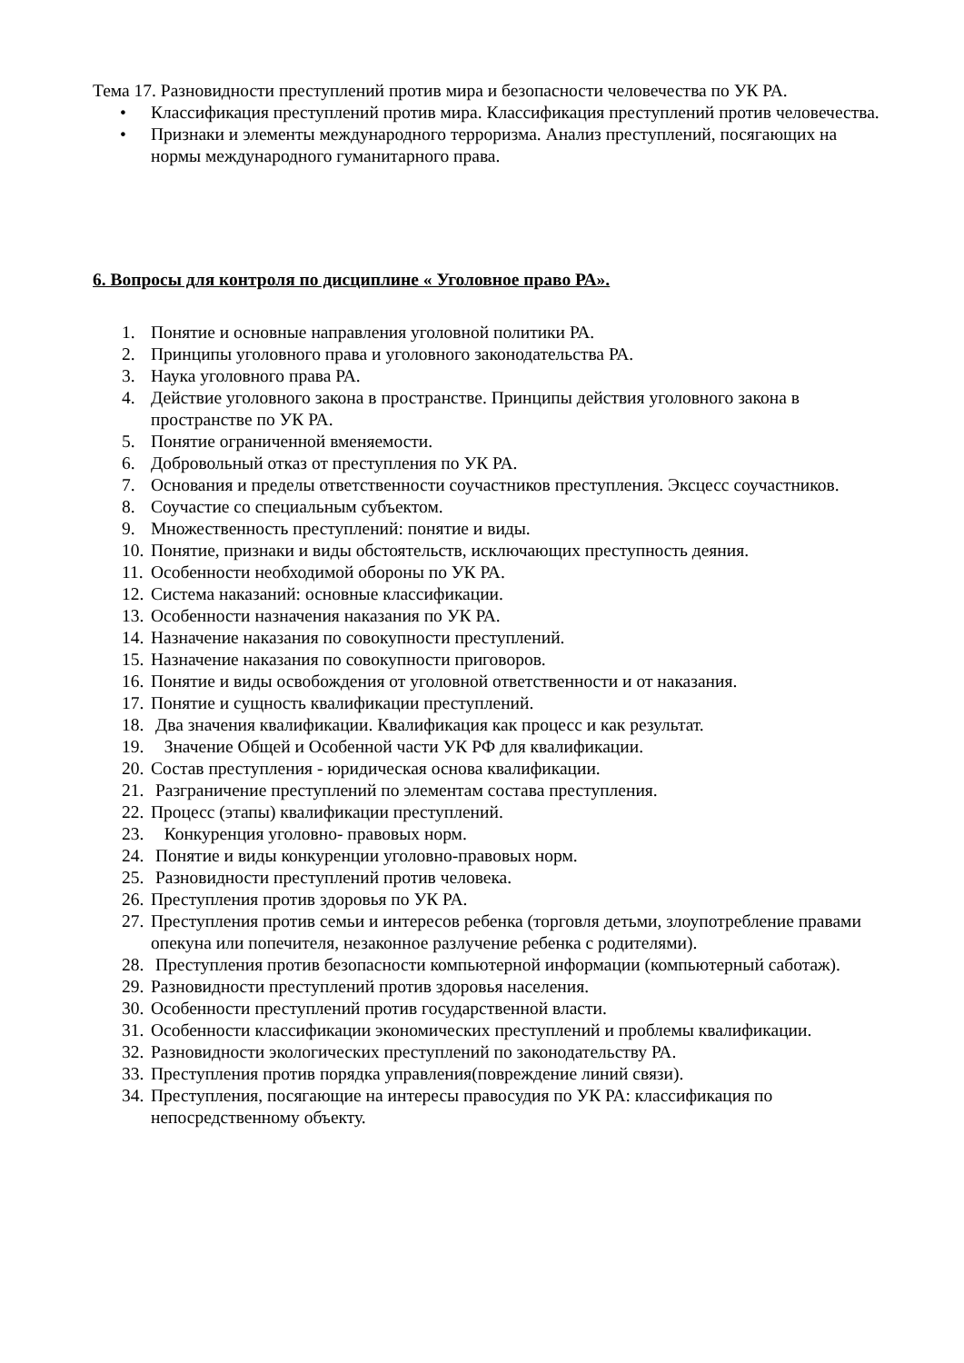Тема 17. Разновидности преступлений против мира и безопасности человечества по УК РА.
• Классификация преступлений против мира. Классификация преступлений против человечества.
• Признаки и элементы международного терроризма. Анализ преступлений, посягающих на нормы международного гуманитарного права.
6. Вопросы для контроля по дисциплине « Уголовное право РА».
1. Понятие и основные направления уголовной политики РА.
2. Принципы уголовного права и уголовного законодательства РА.
3. Наука уголовного права РА.
4. Действие уголовного закона в пространстве. Принципы действия уголовного закона в пространстве по УК РА.
5. Понятие ограниченной вменяемости.
6. Добровольный отказ от преступления по УК РА.
7. Основания и пределы ответственности соучастников преступления. Эксцесс соучастников.
8. Соучастие со специальным субъектом.
9. Множественность преступлений: понятие и виды.
10. Понятие, признаки и виды обстоятельств, исключающих преступность деяния.
11. Особенности необходимой обороны по УК РА.
12. Система наказаний: основные классификации.
13. Особенности назначения наказания по УК РА.
14. Назначение наказания по совокупности преступлений.
15. Назначение наказания по совокупности приговоров.
16. Понятие и виды освобождения от уголовной ответственности и от наказания.
17. Понятие и сущность квалификации преступлений.
18. Два значения квалификации. Квалификация как процесс и как результат.
19. Значение Общей и Особенной части УК РФ для квалификации.
20. Состав преступления - юридическая основа квалификации.
21. Разграничение преступлений по элементам состава преступления.
22. Процесс (этапы) квалификации преступлений.
23. Конкуренция уголовно- правовых норм.
24. Понятие и виды конкуренции уголовно-правовых норм.
25. Разновидности преступлений против человека.
26. Преступления против здоровья по УК РА.
27. Преступления против семьи и интересов ребенка (торговля детьми, злоупотребление правами опекуна или попечителя, незаконное разлучение ребенка с родителями).
28. Преступления против безопасности компьютерной информации (компьютерный саботаж).
29. Разновидности преступлений против здоровья населения.
30. Особенности преступлений против государственной власти.
31. Особенности классификации экономических преступлений и проблемы квалификации.
32. Разновидности экологических преступлений по законодательству РА.
33. Преступления против порядка управления(повреждение линий связи).
34. Преступления, посягающие на интересы правосудия по УК РА: классификация по непосредственному объекту.